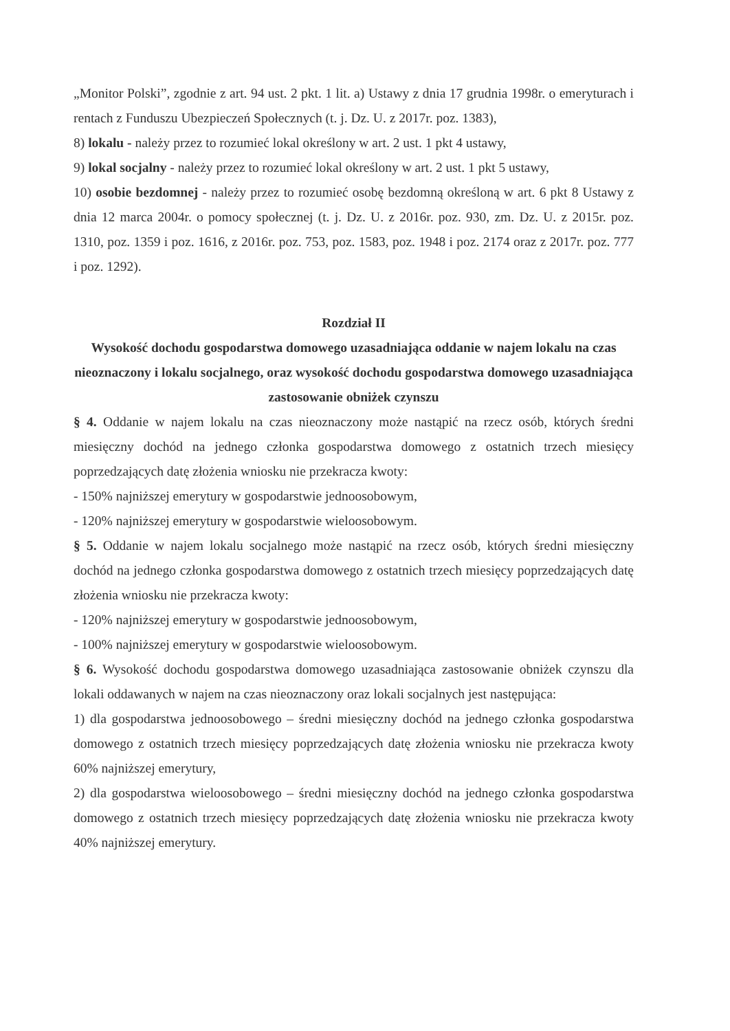„Monitor Polski”, zgodnie z art. 94 ust. 2 pkt. 1 lit. a) Ustawy z dnia 17 grudnia 1998r. o emeryturach i rentach z Funduszu Ubezpieczeń Społecznych (t. j. Dz. U. z 2017r. poz. 1383),
8) lokalu - należy przez to rozumieć lokal określony w art. 2 ust. 1 pkt 4 ustawy,
9) lokal socjalny - należy przez to rozumieć lokal określony w art. 2 ust. 1 pkt 5 ustawy,
10) osobie bezdomnej - należy przez to rozumieć osobę bezdomną określoną w art. 6 pkt 8 Ustawy z dnia 12 marca 2004r. o pomocy społecznej (t. j. Dz. U. z 2016r. poz. 930, zm. Dz. U. z 2015r. poz. 1310, poz. 1359 i poz. 1616, z 2016r. poz. 753, poz. 1583, poz. 1948 i poz. 2174 oraz z 2017r. poz. 777 i poz. 1292).
Rozdział II
Wysokość dochodu gospodarstwa domowego uzasadniająca oddanie w najem lokalu na czas nieoznaczony i lokalu socjalnego, oraz wysokość dochodu gospodarstwa domowego uzasadniająca zastosowanie obniżek czynszu
§ 4. Oddanie w najem lokalu na czas nieoznaczony może nastąpić na rzecz osób, których średni miesięczny dochód na jednego członka gospodarstwa domowego z ostatnich trzech miesięcy poprzedzających datę złożenia wniosku nie przekracza kwoty:
- 150% najniższej emerytury w gospodarstwie jednoosobowym,
- 120% najniższej emerytury w gospodarstwie wieloosobowym.
§ 5. Oddanie w najem lokalu socjalnego może nastąpić na rzecz osób, których średni miesięczny dochód na jednego członka gospodarstwa domowego z ostatnich trzech miesięcy poprzedzających datę złożenia wniosku nie przekracza kwoty:
- 120% najniższej emerytury w gospodarstwie jednoosobowym,
- 100% najniższej emerytury w gospodarstwie wieloosobowym.
§ 6. Wysokość dochodu gospodarstwa domowego uzasadniająca zastosowanie obniżek czynszu dla lokali oddawanych w najem na czas nieoznaczony oraz lokali socjalnych jest następująca:
1) dla gospodarstwa jednoosobowego – średni miesięczny dochód na jednego członka gospodarstwa domowego z ostatnich trzech miesięcy poprzedzających datę złożenia wniosku nie przekracza kwoty 60% najniższej emerytury,
2) dla gospodarstwa wieloosobowego – średni miesięczny dochód na jednego członka gospodarstwa domowego z ostatnich trzech miesięcy poprzedzających datę złożenia wniosku nie przekracza kwoty 40% najniższej emerytury.